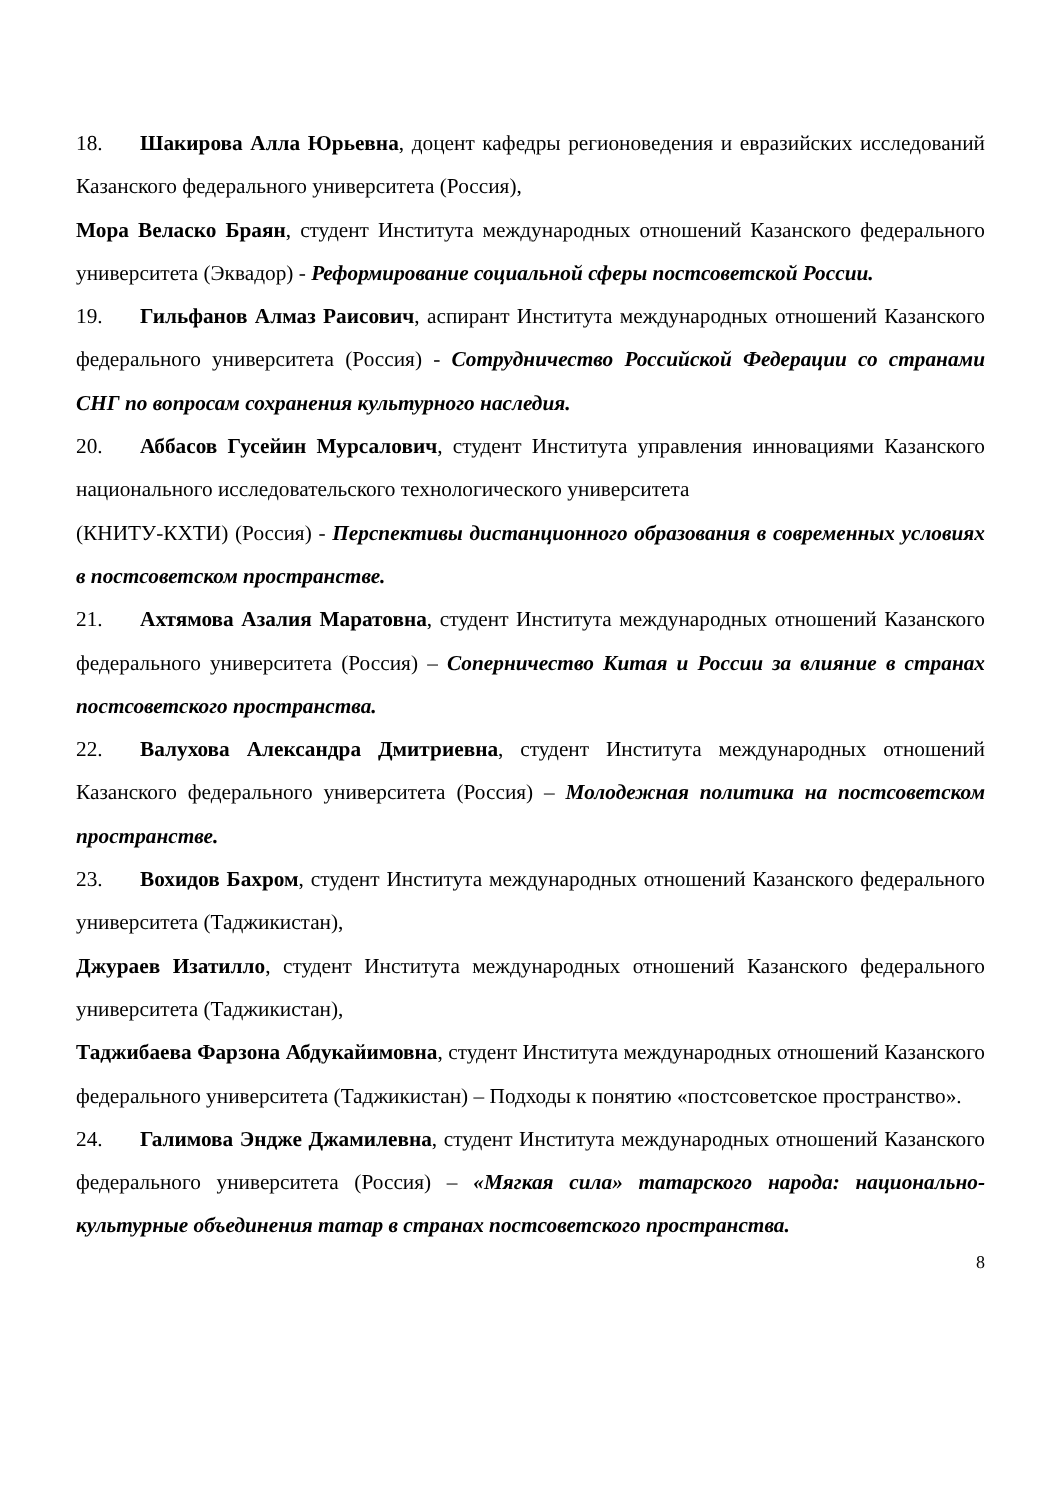18. Шакирова Алла Юрьевна, доцент кафедры регионоведения и евразийских исследований Казанского федерального университета (Россия),
Мора Веласко Браян, студент Института международных отношений Казанского федерального университета (Эквадор) - Реформирование социальной сферы постсоветской России.
19. Гильфанов Алмаз Раисович, аспирант Института международных отношений Казанского федерального университета (Россия) - Сотрудничество Российской Федерации со странами СНГ по вопросам сохранения культурного наследия.
20. Аббасов Гусейин Мурсалович, студент Института управления инновациями Казанского национального исследовательского технологического университета
(КНИТУ-КХТИ) (Россия) - Перспективы дистанционного образования в современных условиях в постсоветском пространстве.
21. Ахтямова Азалия Маратовна, студент Института международных отношений Казанского федерального университета (Россия) – Соперничество Китая и России за влияние в странах постсоветского пространства.
22. Валухова Александра Дмитриевна, студент Института международных отношений Казанского федерального университета (Россия) – Молодежная политика на постсоветском пространстве.
23. Вохидов Бахром, студент Института международных отношений Казанского федерального университета (Таджикистан),
Джураев Изатилло, студент Института международных отношений Казанского федерального университета (Таджикистан),
Таджибаева Фарзона Абдукайимовна, студент Института международных отношений Казанского федерального университета (Таджикистан) – Подходы к понятию «постсоветское пространство».
24. Галимова Эндже Джамилевна, студент Института международных отношений Казанского федерального университета (Россия) – «Мягкая сила» татарского народа: национально-культурные объединения татар в странах постсоветского пространства.
8